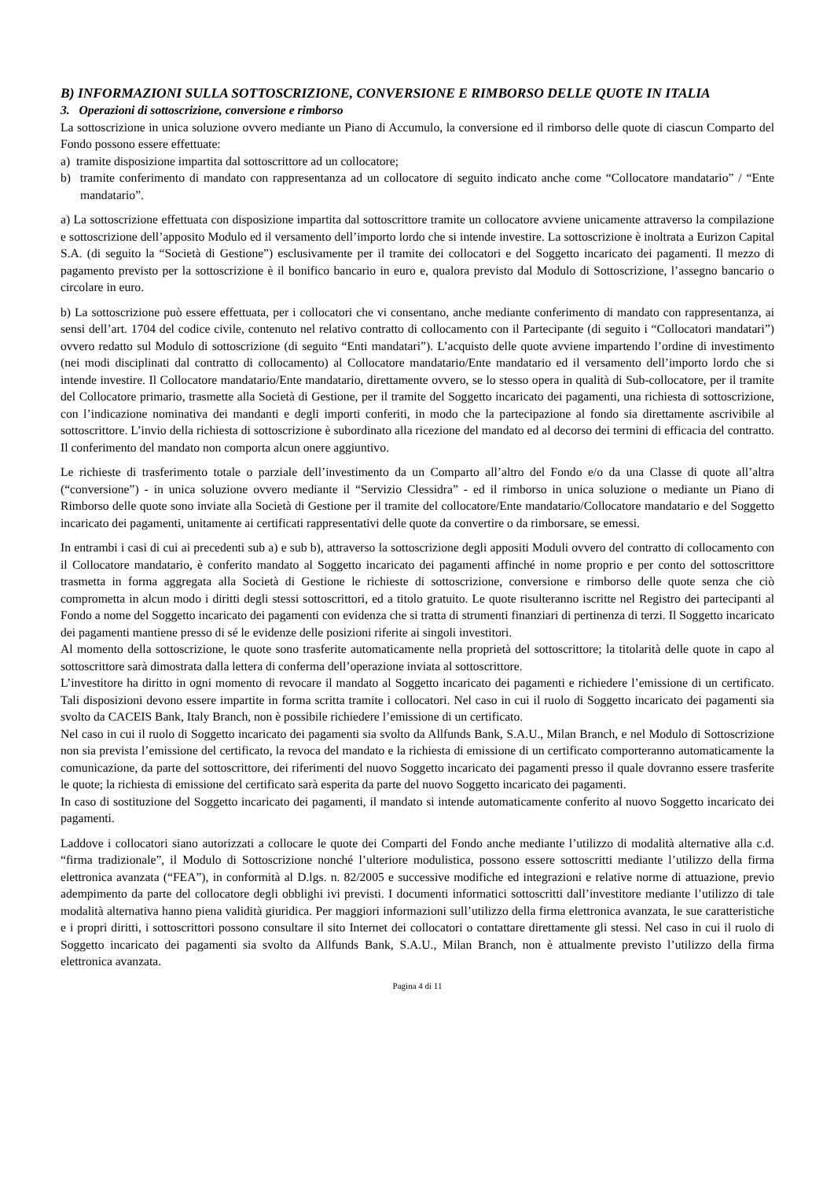B) INFORMAZIONI SULLA SOTTOSCRIZIONE, CONVERSIONE E RIMBORSO DELLE QUOTE IN ITALIA
3. Operazioni di sottoscrizione, conversione e rimborso
La sottoscrizione in unica soluzione ovvero mediante un Piano di Accumulo, la conversione ed il rimborso delle quote di ciascun Comparto del Fondo possono essere effettuate:
a) tramite disposizione impartita dal sottoscrittore ad un collocatore;
b) tramite conferimento di mandato con rappresentanza ad un collocatore di seguito indicato anche come “Collocatore mandatario” / “Ente mandatario”.
a) La sottoscrizione effettuata con disposizione impartita dal sottoscrittore tramite un collocatore avviene unicamente attraverso la compilazione e sottoscrizione dell’apposito Modulo ed il versamento dell’importo lordo che si intende investire. La sottoscrizione è inoltrata a Eurizon Capital S.A. (di seguito la “Società di Gestione”) esclusivamente per il tramite dei collocatori e del Soggetto incaricato dei pagamenti. Il mezzo di pagamento previsto per la sottoscrizione è il bonifico bancario in euro e, qualora previsto dal Modulo di Sottoscrizione, l’assegno bancario o circolare in euro.
b) La sottoscrizione può essere effettuata, per i collocatori che vi consentano, anche mediante conferimento di mandato con rappresentanza, ai sensi dell’art. 1704 del codice civile, contenuto nel relativo contratto di collocamento con il Partecipante (di seguito i “Collocatori mandatari”) ovvero redatto sul Modulo di sottoscrizione (di seguito “Enti mandatari”). L’acquisto delle quote avviene impartendo l’ordine di investimento (nei modi disciplinati dal contratto di collocamento) al Collocatore mandatario/Ente mandatario ed il versamento dell’importo lordo che si intende investire. Il Collocatore mandatario/Ente mandatario, direttamente ovvero, se lo stesso opera in qualità di Sub-collocatore, per il tramite del Collocatore primario, trasmette alla Società di Gestione, per il tramite del Soggetto incaricato dei pagamenti, una richiesta di sottoscrizione, con l’indicazione nominativa dei mandanti e degli importi conferiti, in modo che la partecipazione al fondo sia direttamente ascrivibile al sottoscrittore. L’invio della richiesta di sottoscrizione è subordinato alla ricezione del mandato ed al decorso dei termini di efficacia del contratto. Il conferimento del mandato non comporta alcun onere aggiuntivo.
Le richieste di trasferimento totale o parziale dell’investimento da un Comparto all’altro del Fondo e/o da una Classe di quote all’altra (“conversione”) - in unica soluzione ovvero mediante il “Servizio Clessidra” - ed il rimborso in unica soluzione o mediante un Piano di Rimborso delle quote sono inviate alla Società di Gestione per il tramite del collocatore/Ente mandatario/Collocatore mandatario e del Soggetto incaricato dei pagamenti, unitamente ai certificati rappresentativi delle quote da convertire o da rimborsare, se emessi.
In entrambi i casi di cui ai precedenti sub a) e sub b), attraverso la sottoscrizione degli appositi Moduli ovvero del contratto di collocamento con il Collocatore mandatario, è conferito mandato al Soggetto incaricato dei pagamenti affinché in nome proprio e per conto del sottoscrittore trasmetta in forma aggregata alla Società di Gestione le richieste di sottoscrizione, conversione e rimborso delle quote senza che ciò comprometta in alcun modo i diritti degli stessi sottoscrittori, ed a titolo gratuito. Le quote risulteranno iscritte nel Registro dei partecipanti al Fondo a nome del Soggetto incaricato dei pagamenti con evidenza che si tratta di strumenti finanziari di pertinenza di terzi. Il Soggetto incaricato dei pagamenti mantiene presso di sé le evidenze delle posizioni riferite ai singoli investitori.
Al momento della sottoscrizione, le quote sono trasferite automaticamente nella proprietà del sottoscrittore; la titolarità delle quote in capo al sottoscrittore sarà dimostrata dalla lettera di conferma dell’operazione inviata al sottoscrittore.
L’investitore ha diritto in ogni momento di revocare il mandato al Soggetto incaricato dei pagamenti e richiedere l’emissione di un certificato. Tali disposizioni devono essere impartite in forma scritta tramite i collocatori. Nel caso in cui il ruolo di Soggetto incaricato dei pagamenti sia svolto da CACEIS Bank, Italy Branch, non è possibile richiedere l’emissione di un certificato.
Nel caso in cui il ruolo di Soggetto incaricato dei pagamenti sia svolto da Allfunds Bank, S.A.U., Milan Branch, e nel Modulo di Sottoscrizione non sia prevista l’emissione del certificato, la revoca del mandato e la richiesta di emissione di un certificato comporteranno automaticamente la comunicazione, da parte del sottoscrittore, dei riferimenti del nuovo Soggetto incaricato dei pagamenti presso il quale dovranno essere trasferite le quote; la richiesta di emissione del certificato sarà esperita da parte del nuovo Soggetto incaricato dei pagamenti.
In caso di sostituzione del Soggetto incaricato dei pagamenti, il mandato si intende automaticamente conferito al nuovo Soggetto incaricato dei pagamenti.
Laddove i collocatori siano autorizzati a collocare le quote dei Comparti del Fondo anche mediante l’utilizzo di modalità alternative alla c.d. “firma tradizionale”, il Modulo di Sottoscrizione nonché l’ulteriore modulistica, possono essere sottoscritti mediante l’utilizzo della firma elettronica avanzata (“FEA”), in conformità al D.lgs. n. 82/2005 e successive modifiche ed integrazioni e relative norme di attuazione, previo adempimento da parte del collocatore degli obblighi ivi previsti. I documenti informatici sottoscritti dall’investitore mediante l’utilizzo di tale modalità alternativa hanno piena validità giuridica. Per maggiori informazioni sull’utilizzo della firma elettronica avanzata, le sue caratteristiche e i propri diritti, i sottoscrittori possono consultare il sito Internet dei collocatori o contattare direttamente gli stessi. Nel caso in cui il ruolo di Soggetto incaricato dei pagamenti sia svolto da Allfunds Bank, S.A.U., Milan Branch, non è attualmente previsto l’utilizzo della firma elettronica avanzata.
Pagina 4 di 11